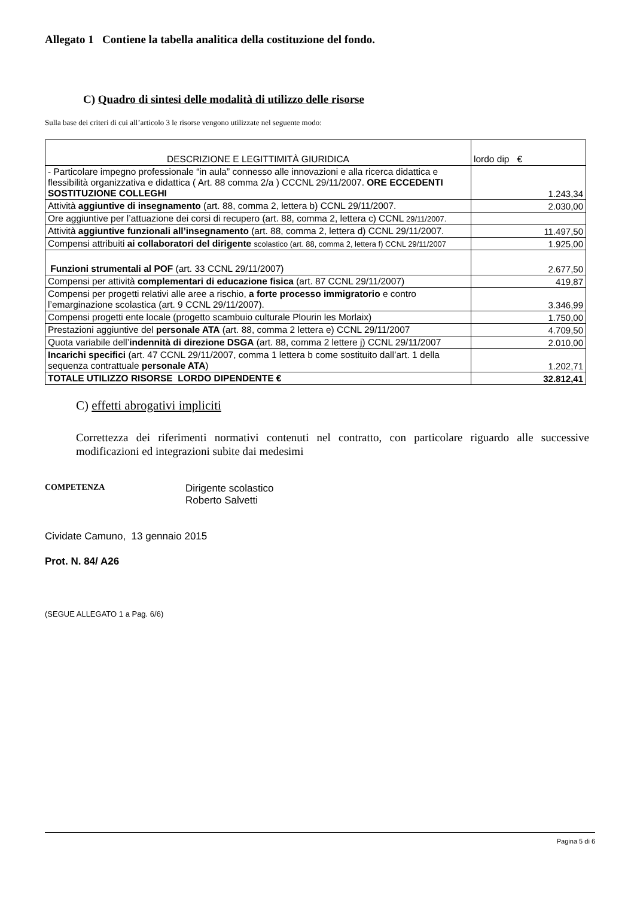Allegato 1 Contiene la tabella analitica della costituzione del fondo.
C) Quadro di sintesi delle modalità di utilizzo delle risorse
Sulla base dei criteri di cui all’articolo 3 le risorse vengono utilizzate nel seguente modo:
| DESCRIZIONE E LEGITTIMITÀ GIURIDICA | lordo dip € |
| --- | --- |
| - Particolare impegno professionale “in aula” connesso alle innovazioni e alla ricerca didattica e flessibilità organizzativa e didattica ( Art. 88 comma 2/a ) CCCNL 29/11/2007. ORE ECCEDENTI SOSTITUZIONE COLLEGHI | 1.243,34 |
| Attività aggiuntive di insegnamento (art. 88, comma 2, lettera b) CCNL 29/11/2007. | 2.030,00 |
| Ore aggiuntive per l’attuazione dei corsi di recupero (art. 88, comma 2, lettera c) CCNL 29/11/2007. | |
| Attività aggiuntive funzionali all’insegnamento (art. 88, comma 2, lettera d) CCNL 29/11/2007. | 11.497,50 |
| Compensi attribuiti ai collaboratori del dirigente scolastico (art. 88, comma 2, lettera f) CCNL 29/11/2007 | 1.925,00 |
| Funzioni strumentali al POF (art. 33 CCNL 29/11/2007) | 2.677,50 |
| Compensi per attività complementari di educazione fisica (art. 87 CCNL 29/11/2007) | 419,87 |
| Compensi per progetti relativi alle aree a rischio, a forte processo immigratorio e contro l’emarginazione scolastica (art. 9 CCNL 29/11/2007). | 3.346,99 |
| Compensi progetti ente locale (progetto scambuio culturale Plourin les Morlaix) | 1.750,00 |
| Prestazioni aggiuntive del personale ATA (art. 88, comma 2 lettera e) CCNL 29/11/2007 | 4.709,50 |
| Quota variabile dell’ indennità di direzione DSGA (art. 88, comma 2 lettere j) CCNL 29/11/2007 | 2.010,00 |
| Incarichi specifici (art. 47 CCNL 29/11/2007, comma 1 lettera b come sostituito dall’art. 1 della sequenza contrattuale personale ATA ) | 1.202,71 |
| TOTALE UTILIZZO RISORSE LORDO DIPENDENTE € | 32.812,41 |
C) effetti abrogativi impliciti
Correttezza dei riferimenti normativi contenuti nel contratto, con particolare riguardo alle successive modificazioni ed integrazioni subite dai medesimi
COMPETENZA
Dirigente scolastico
Roberto Salvetti
Cividate Camuno, 13 gennaio 2015
Prot. N. 84/ A26
(SEGUE ALLEGATO 1 a Pag. 6/6)
Pagina 5 di 6